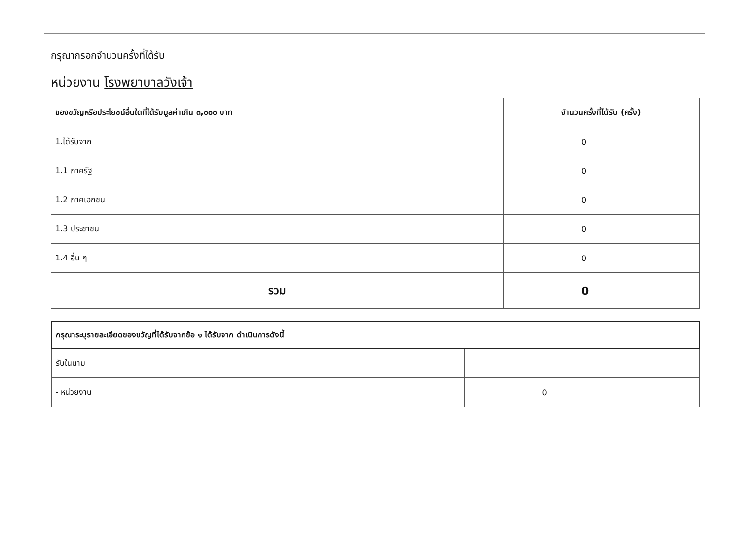กรุณากรอกจำนวนครั้งที่ได้รับ
หน่วยงาน โรงพยาบาลวังเจ้า
| ของขวัญหรือประโยชน์อื่นใดที่ได้รับมูลค่าเกิน ๓,๐๐๐ บาท | จำนวนครั้งที่ได้รับ (ครั้ง) |
| --- | --- |
| 1.ได้รับจาก | 0 |
| 1.1 ภาครัฐ | 0 |
| 1.2 ภาคเอกชน | 0 |
| 1.3 ประชาชน | 0 |
| 1.4 อื่น ๆ | 0 |
| รวม | 0 |
| กรุณาระบุรายละเอียดของขวัญที่ได้รับจากข้อ ๑ ได้รับจาก ดำเนินการดังนี้ | |
| --- | --- |
| รับในนาม | |
| - หน่วยงาน | 0 |